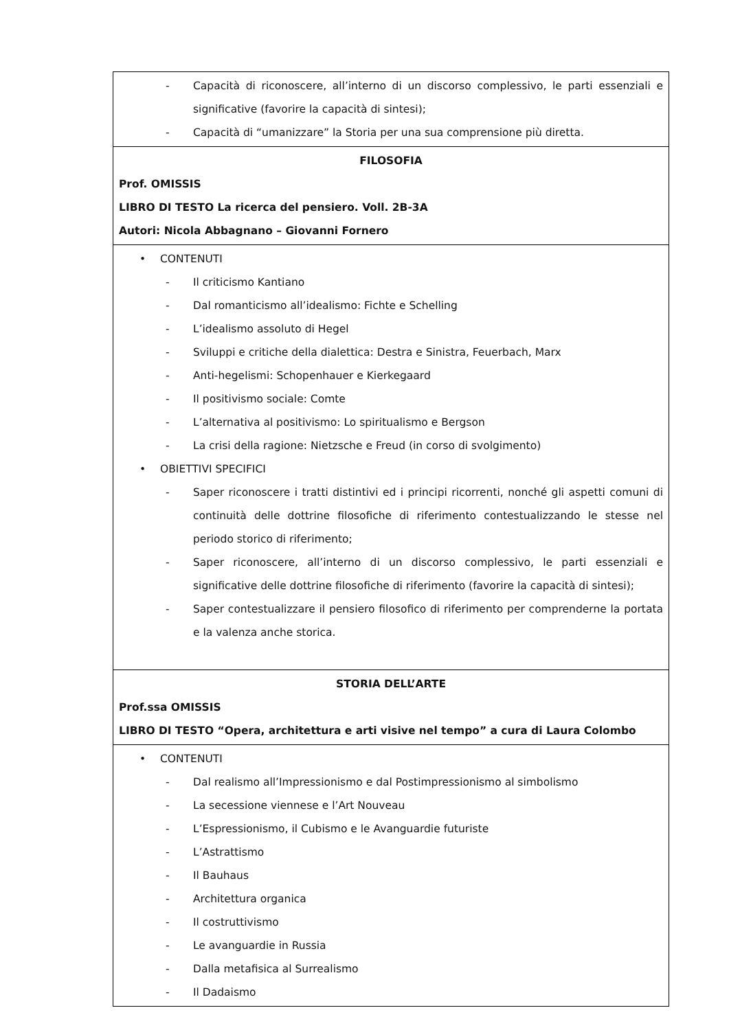| - Capacità di riconoscere, all’interno di un discorso complessivo, le parti essenziali e significative (favorire la capacità di sintesi); - Capacità di “umanizzare” la Storia per una sua comprensione più diretta. |
| FILOSOFIA Prof. OMISSIS LIBRO DI TESTO La ricerca del pensiero. Voll. 2B-3A Autori: Nicola Abbagnano – Giovanni Fornero |
| • CONTENUTI - Il criticismo Kantiano - Dal romanticismo all’idealismo: Fichte e Schelling - L’idealismo assoluto di Hegel - Sviluppi e critiche della dialettica: Destra e Sinistra, Feuerbach, Marx - Anti-hegelismi: Schopenhauer e Kierkegaard - Il positivismo sociale: Comte - L’alternativa al positivismo: Lo spiritualismo e Bergson - La crisi della ragione: Nietzsche e Freud (in corso di svolgimento) • OBIETTIVI SPECIFICI - Saper riconoscere i tratti distintivi ed i principi ricorrenti, nonché gli aspetti comuni di continuità delle dottrine filosofiche di riferimento contestualizzando le stesse nel periodo storico di riferimento; - Saper riconoscere, all’interno di un discorso complessivo, le parti essenziali e significative delle dottrine filosofiche di riferimento (favorire la capacità di sintesi); - Saper contestualizzare il pensiero filosofico di riferimento per comprenderne la portata e la valenza anche storica. |
| STORIA DELL’ARTE Prof.ssa OMISSIS LIBRO DI TESTO “Opera, architettura e arti visive nel tempo” a cura di Laura Colombo |
| • CONTENUTI - Dal realismo all’Impressionismo e dal Postimpressionismo al simbolismo - La secessione viennese e l’Art Nouveau - L’Espressionismo, il Cubismo e le Avanguardie futuriste - L’Astrattismo - Il Bauhaus - Architettura organica - Il costruttivismo - Le avanguardie in Russia - Dalla metafisica al Surrealismo - Il Dadaismo |